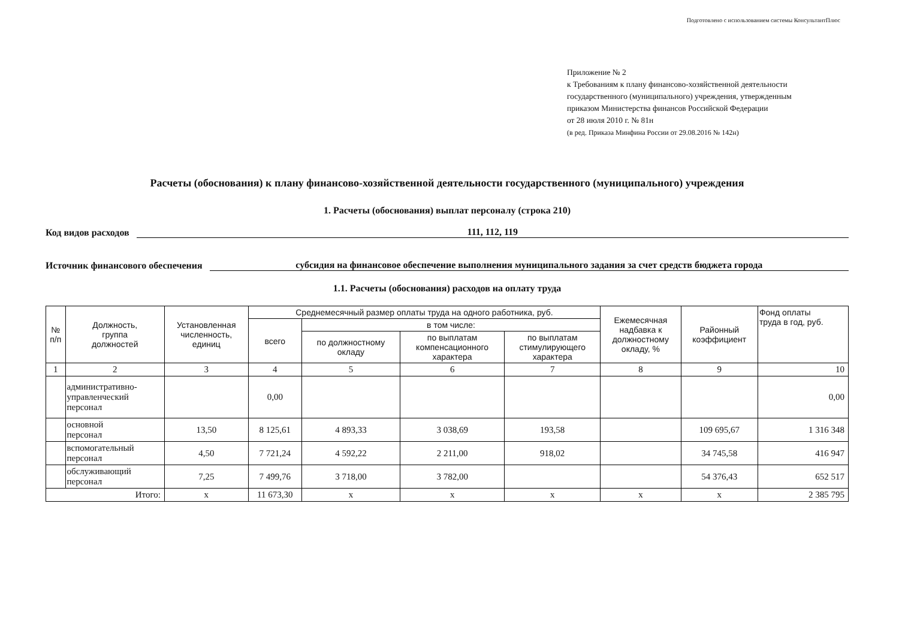Подготовлено с использованием системы КонсультантПлюс
Приложение № 2
к Требованиям к плану финансово-хозяйственной деятельности
государственного (муниципального) учреждения, утвержденным
приказом Министерства финансов Российской Федерации
от 28 июля 2010 г. № 81н
(в ред. Приказа Минфина России от 29.08.2016 № 142н)
Расчеты (обоснования) к плану финансово-хозяйственной деятельности государственного (муниципального) учреждения
1. Расчеты (обоснования) выплат персоналу (строка 210)
Код видов расходов 111, 112, 119
Источник финансового обеспечения субсидия на финансовое обеспечение выполнения муниципального задания за счет средств бюджета города
1.1. Расчеты (обоснования) расходов на оплату труда
| № п/п | Должность, группа должностей | Установленная численность, единиц | Среднемесячный размер оплаты труда на одного работника, руб. | | | | Ежемесячная надбавка к должностному окладу, % | Районный коэффициент | Фонд оплаты труда в год, руб. |
| --- | --- | --- | --- | --- | --- | --- | --- | --- | --- |
| | | | всего | в том числе: | | | | | |
| | | | | по должностному окладу | по выплатам компенсационного характера | по выплатам стимулирующего характера | | | |
| 1 | 2 | 3 | 4 | 5 | 6 | 7 | 8 | 9 | 10 |
| | административно- управленческий персонал | | 0,00 | | | | | | 0,00 |
| | основной персонал | 13,50 | 8 125,61 | 4 893,33 | 3 038,69 | 193,58 | | 109 695,67 | 1 316 348 |
| | вспомогательный персонал | 4,50 | 7 721,24 | 4 592,22 | 2 211,00 | 918,02 | | 34 745,58 | 416 947 |
| | обслуживающий персонал | 7,25 | 7 499,76 | 3 718,00 | 3 782,00 | | | 54 376,43 | 652 517 |
| Итого: | | x | 11 673,30 | x | x | x | x | x | 2 385 795 |